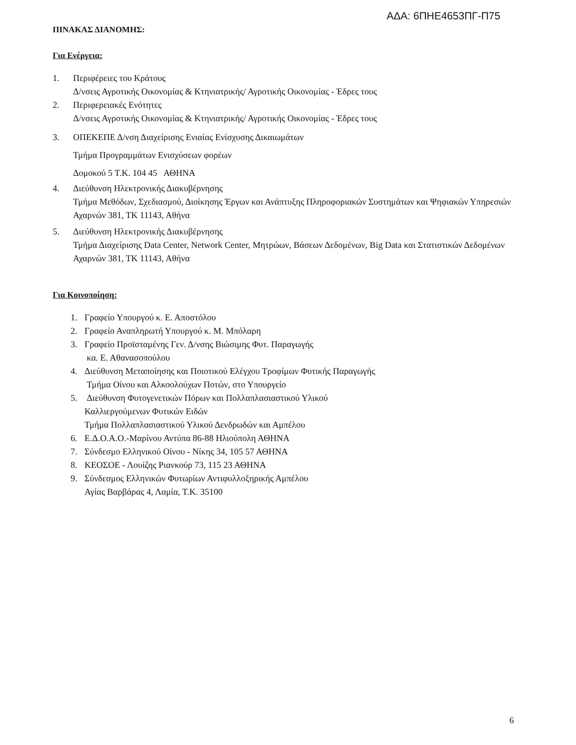ΑΔΑ: 6ΠΗΕ4653ΠΓ-Π75
ΠΙΝΑΚΑΣ ΔΙΑΝΟΜΗΣ:
Για Ενέργεια:
1. Περιφέρειες του Κράτους
Δ/νσεις Αγροτικής Οικονομίας & Κτηνιατρικής/ Αγροτικής Οικονομίας - Έδρες τους
2. Περιφερειακές Ενότητες
Δ/νσεις Αγροτικής Οικονομίας & Κτηνιατρικής/ Αγροτικής Οικονομίας - Έδρες τους
3. ΟΠΕΚΕΠΕ Δ/νση Διαχείρισης Ενιαίας Ενίσχυσης Δικαιωμάτων
Τμήμα Προγραμμάτων Ενισχύσεων φορέων
Δομοκού 5 Τ.Κ. 104 45 ΑΘΗΝΑ
4. Διεύθυνση Ηλεκτρονικής Διακυβέρνησης
Τμήμα Μεθόδων, Σχεδιασμού, Διοίκησης Έργων και Ανάπτυξης Πληροφοριακών Συστημάτων και Ψηφιακών Υπηρεσιών
Αχαρνών 381, ΤΚ 11143, Αθήνα
5. Διεύθυνση Ηλεκτρονικής Διακυβέρνησης
Τμήμα Διαχείρισης Data Center, Network Center, Μητρώων, Βάσεων Δεδομένων, Big Data και Στατιστικών Δεδομένων
Αχαρνών 381, ΤΚ 11143, Αθήνα
Για Κοινοποίηση:
1. Γραφείο Υπουργού κ. Ε. Αποστόλου
2. Γραφείο Αναπληρωτή Υπουργού κ. Μ. Μπόλαρη
3. Γραφείο Προϊσταμένης Γεν. Δ/νσης Βιώσιμης Φυτ. Παραγωγής
κα. Ε. Αθανασοπούλου
4. Διεύθυνση Μεταποίησης και Ποιοτικού Ελέγχου Τροφίμων Φυτικής Παραγωγής
Τμήμα Οίνου και Αλκοολούχων Ποτών, στο Υπουργείο
5. Διεύθυνση Φυτογενετικών Πόρων και Πολλαπλασιαστικού Υλικού
Καλλιεργούμενων Φυτικών Ειδών
Τμήμα Πολλαπλασιαστικού Υλικού Δενδρωδών και Αμπέλου
6. Ε.Δ.Ο.Α.Ο.-Μαρίνου Αντύπα 86-88 Ηλιούπολη ΑΘΗΝΑ
7. Σύνδεσμο Ελληνικού Οίνου - Νίκης 34, 105 57 ΑΘΗΝΑ
8. ΚΕΟΣΟΕ - Λουίζης Ριανκούρ 73, 115 23 ΑΘΗΝΑ
9. Σύνδεσμος Ελληνικών Φυτωρίων Αντιφυλλοξηρικής Αμπέλου
Αγίας Βαρβάρας 4, Λαμία, Τ.Κ. 35100
6